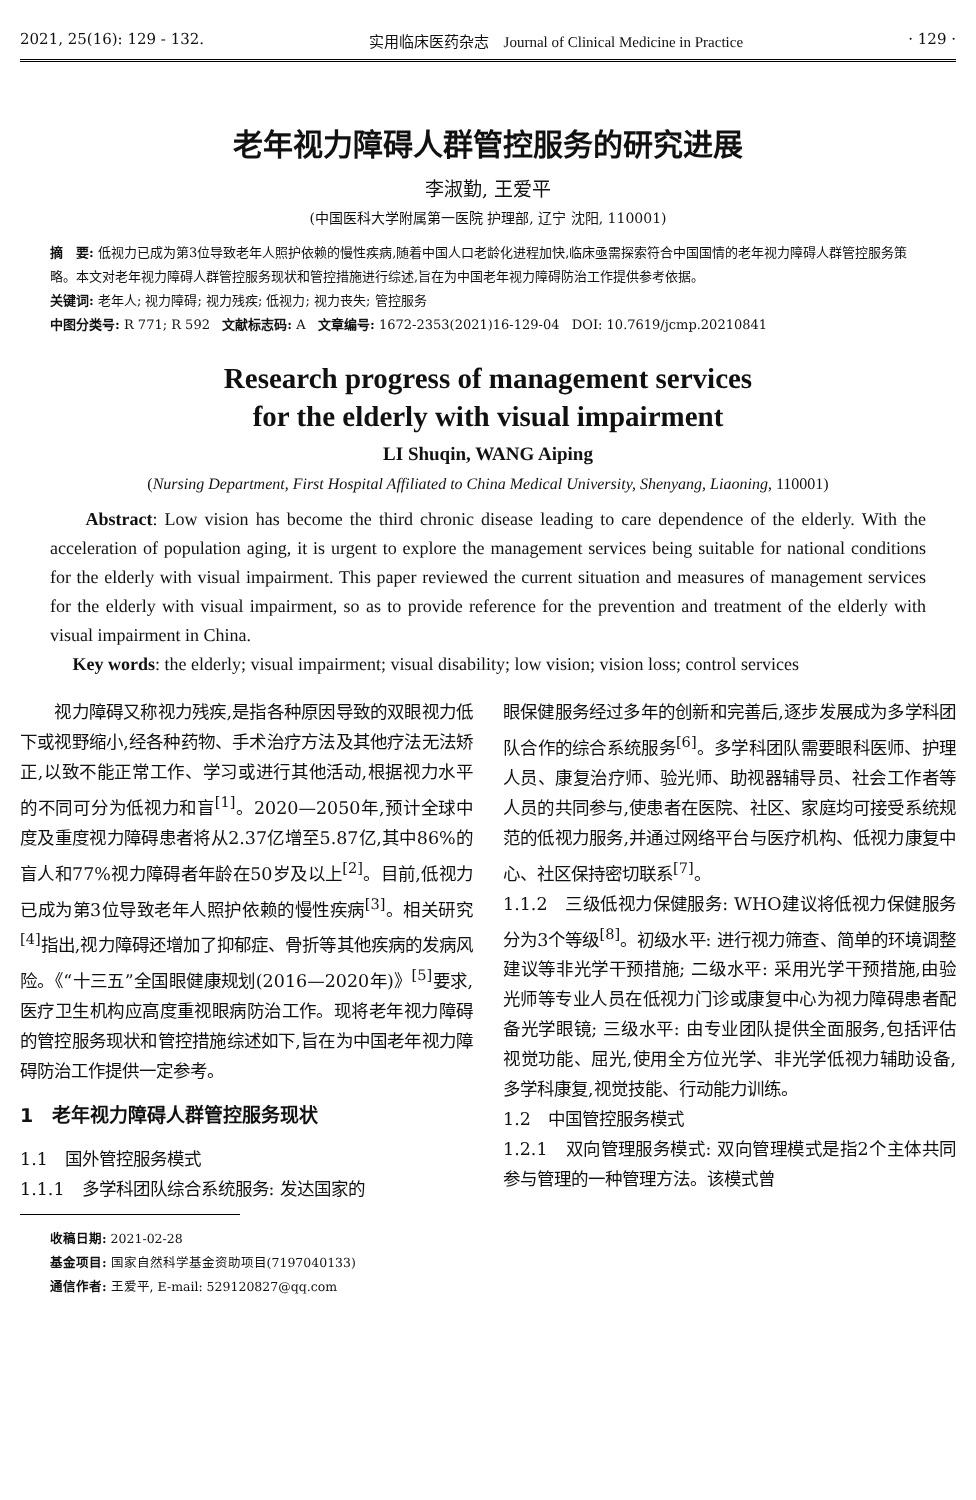2021, 25(16): 129 - 132. 实用临床医药杂志 Journal of Clinical Medicine in Practice · 129 ·
老年视力障碍人群管控服务的研究进展
李淑勤, 王爱平
(中国医科大学附属第一医院 护理部, 辽宁 沈阳, 110001)
摘　要: 低视力已成为第3位导致老年人照护依赖的慢性疾病,随着中国人口老龄化进程加快,临床亟需探索符合中国国情的老年视力障碍人群管控服务策略。本文对老年视力障碍人群管控服务现状和管控措施进行综述,旨在为中国老年视力障碍防治工作提供参考依据。
关键词: 老年人; 视力障碍; 视力残疾; 低视力; 视力丧失; 管控服务
中图分类号: R 771; R 592 文献标志码: A 文章编号: 1672-2353(2021)16-129-04 DOI: 10.7619/jcmp.20210841
Research progress of management services
for the elderly with visual impairment
LI Shuqin, WANG Aiping
(Nursing Department, First Hospital Affiliated to China Medical University, Shenyang, Liaoning, 110001)
Abstract: Low vision has become the third chronic disease leading to care dependence of the elderly. With the acceleration of population aging, it is urgent to explore the management services being suitable for national conditions for the elderly with visual impairment. This paper reviewed the current situation and measures of management services for the elderly with visual impairment, so as to provide reference for the prevention and treatment of the elderly with visual impairment in China.
Key words: the elderly; visual impairment; visual disability; low vision; vision loss; control services
　　视力障碍又称视力残疾,是指各种原因导致的双眼视力低下或视野缩小,经各种药物、手术治疗方法及其他疗法无法矫正,以致不能正常工作、学习或进行其他活动,根据视力水平的不同可分为低视力和盲<sup>[1]</sup>。2020—2050年,预计全球中度及重度视力障碍患者将从2.37亿增至5.87亿,其中86%的盲人和77%视力障碍者年龄在50岁及以上<sup>[2]</sup>。目前,低视力已成为第3位导致老年人照护依赖的慢性疾病<sup>[3]</sup>。相关研究<sup>[4]</sup>指出,视力障碍还增加了抑郁症、骨折等其他疾病的发病风险。《“十三五”全国眼健康规划(2016—2020年)》<sup>[5]</sup>要求,医疗卫生机构应高度重视眼病防治工作。现将老年视力障碍的管控服务现状和管控措施综述如下,旨在为中国老年视力障碍防治工作提供一定参考。
1　老年视力障碍人群管控服务现状
1.1　国外管控服务模式
1.1.1　多学科团队综合系统服务: 发达国家的
收稿日期: 2021-02-28
基金项目: 国家自然科学基金资助项目(7197040133)
通信作者: 王爱平, E-mail: 529120827@qq.com
眼保健服务经过多年的创新和完善后,逐步发展成为多学科团队合作的综合系统服务<sup>[6]</sup>。多学科团队需要眼科医师、护理人员、康复治疗师、验光师、助视器辅导员、社会工作者等人员的共同参与,使患者在医院、社区、家庭均可接受系统规范的低视力服务,并通过网络平台与医疗机构、低视力康复中心、社区保持密切联系<sup>[7]</sup>。
1.1.2　三级低视力保健服务: WHO建议将低视力保健服务分为3个等级<sup>[8]</sup>。初级水平: 进行视力筛查、简单的环境调整建议等非光学干预措施; 二级水平: 采用光学干预措施,由验光师等专业人员在低视力门诊或康复中心为视力障碍患者配备光学眼镜; 三级水平: 由专业团队提供全面服务,包括评估视觉功能、屈光,使用全方位光学、非光学低视力辅助设备,多学科康复,视觉技能、行动能力训练。
1.2　中国管控服务模式
1.2.1　双向管理服务模式: 双向管理模式是指2个主体共同参与管理的一种管理方法。该模式曾